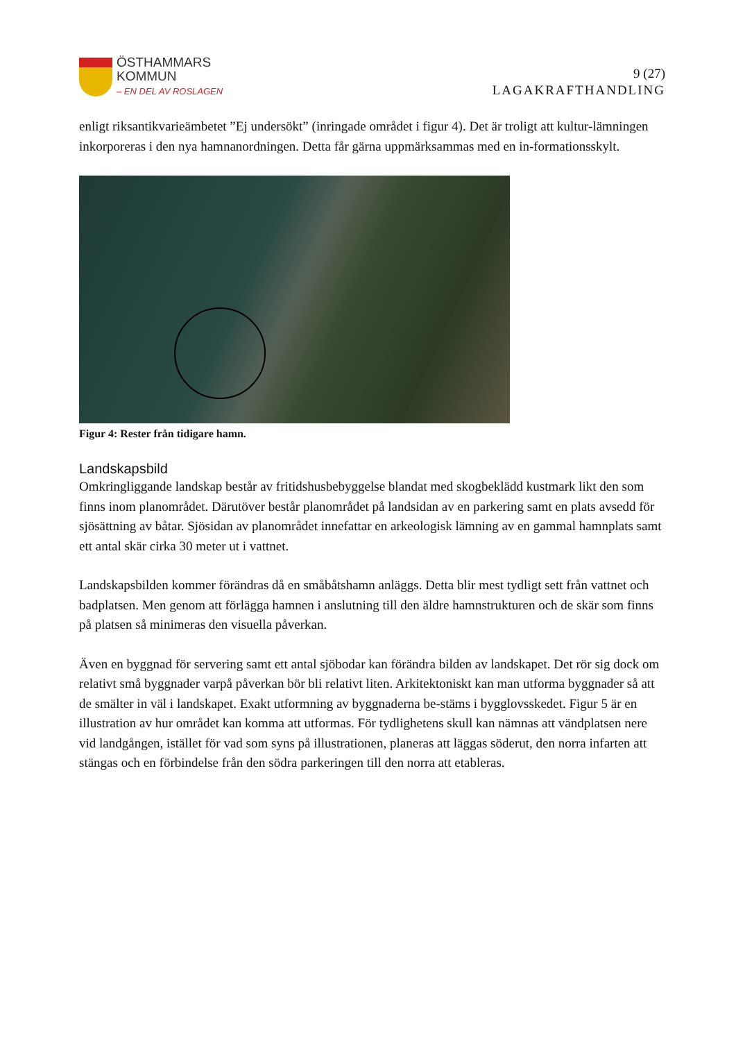ÖSTHAMMARS
KOMMUN
– EN DEL AV ROSLAGEN
9 (27)
LAGAKRAFTHANDLING
enligt riksantikvarieämbetet ”Ej undersökt” (inringade området i figur 4). Det är troligt att kultur-lämningen inkorporeras i den nya hamnanordningen. Detta får gärna uppmärksammas med en in-formationsskylt.
Figur 4: Rester från tidigare hamn.
Landskapsbild
Omkringliggande landskap består av fritidshusbebyggelse blandat med skogbeklädd kustmark likt den som finns inom planområdet. Därutöver består planområdet på landsidan av en parkering samt en plats avsedd för sjösättning av båtar. Sjösidan av planområdet innefattar en arkeologisk lämning av en gammal hamnplats samt ett antal skär cirka 30 meter ut i vattnet.
Landskapsbilden kommer förändras då en småbåtshamn anläggs. Detta blir mest tydligt sett från vattnet och badplatsen. Men genom att förlägga hamnen i anslutning till den äldre hamnstrukturen och de skär som finns på platsen så minimeras den visuella påverkan.
Även en byggnad för servering samt ett antal sjöbodar kan förändra bilden av landskapet. Det rör sig dock om relativt små byggnader varpå påverkan bör bli relativt liten. Arkitektoniskt kan man utforma byggnader så att de smälter in väl i landskapet. Exakt utformning av byggnaderna be-stäms i bygglovsskedet. Figur 5 är en illustration av hur området kan komma att utformas. För tydlighetens skull kan nämnas att vändplatsen nere vid landgången, istället för vad som syns på illustrationen, planeras att läggas söderut, den norra infarten att stängas och en förbindelse från den södra parkeringen till den norra att etableras.